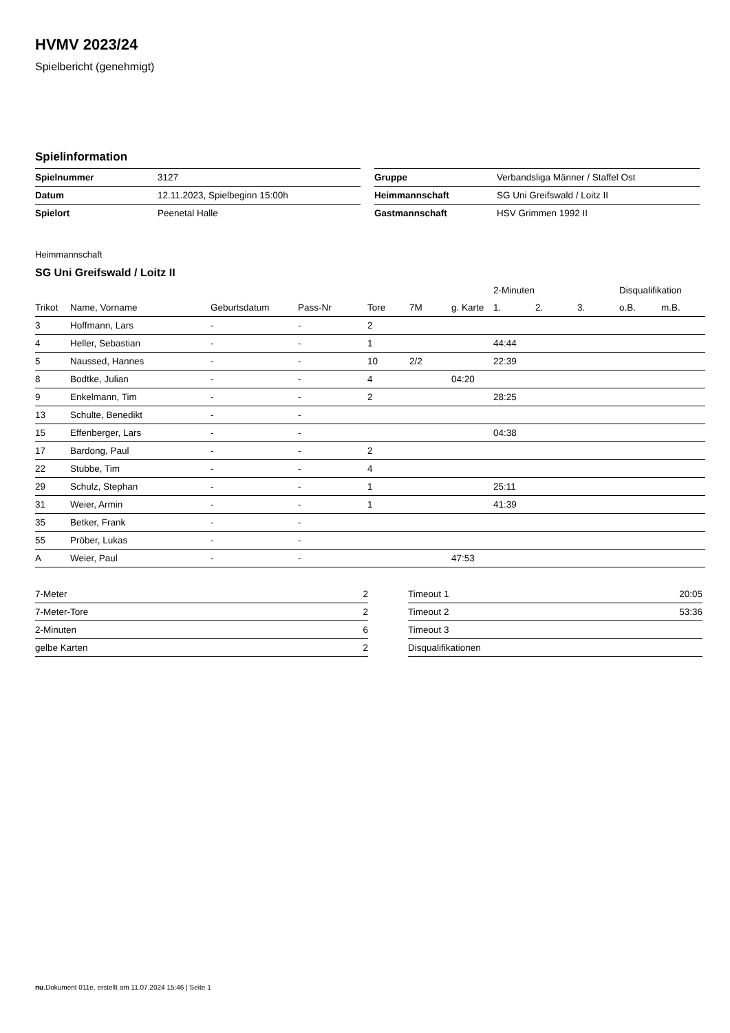HVMV 2023/24
Spielbericht (genehmigt)
Spielinformation
| Spielnummer | 3127 |
| Datum | 12.11.2023, Spielbeginn 15:00h |
| Spielort | Peenetal Halle |
| Gruppe | Verbandsliga Männer / Staffel Ost |
| Heimmannschaft | SG Uni Greifswald / Loitz II |
| Gastmannschaft | HSV Grimmen 1992 II |
Heimmannschaft
SG Uni Greifswald / Loitz II
| | | | | | | | 2-Minuten | | | Disqualifikation | |
| --- | --- | --- | --- | --- | --- | --- | --- | --- | --- | --- | --- |
| Trikot | Name, Vorname | Geburtsdatum | Pass-Nr | Tore | 7M | g. Karte | 1. | 2. | 3. | o.B. | m.B. |
| 3 | Hoffmann, Lars | - | - | 2 | | | | | | | |
| 4 | Heller, Sebastian | - | - | 1 | | | 44:44 | | | | |
| 5 | Naussed, Hannes | - | - | 10 | 2/2 | | 22:39 | | | | |
| 8 | Bodtke, Julian | - | - | 4 | | 04:20 | | | | | |
| 9 | Enkelmann, Tim | - | - | 2 | | | 28:25 | | | | |
| 13 | Schulte, Benedikt | - | - | | | | | | | | |
| 15 | Effenberger, Lars | - | - | | | | 04:38 | | | | |
| 17 | Bardong, Paul | - | - | 2 | | | | | | | |
| 22 | Stubbe, Tim | - | - | 4 | | | | | | | |
| 29 | Schulz, Stephan | - | - | 1 | | | 25:11 | | | | |
| 31 | Weier, Armin | - | - | 1 | | | 41:39 | | | | |
| 35 | Betker, Frank | - | - | | | | | | | | |
| 55 | Pröber, Lukas | - | - | | | | | | | | |
| A | Weier, Paul | - | - | | | 47:53 | | | | | |
| 7-Meter | 2 |
| 7-Meter-Tore | 2 |
| 2-Minuten | 6 |
| gelbe Karten | 2 |
| Timeout 1 | 20:05 |
| Timeout 2 | 53:36 |
| Timeout 3 | |
| Disqualifikationen | |
nu.Dokument 011e, erstellt am 11.07.2024 15:46 | Seite 1